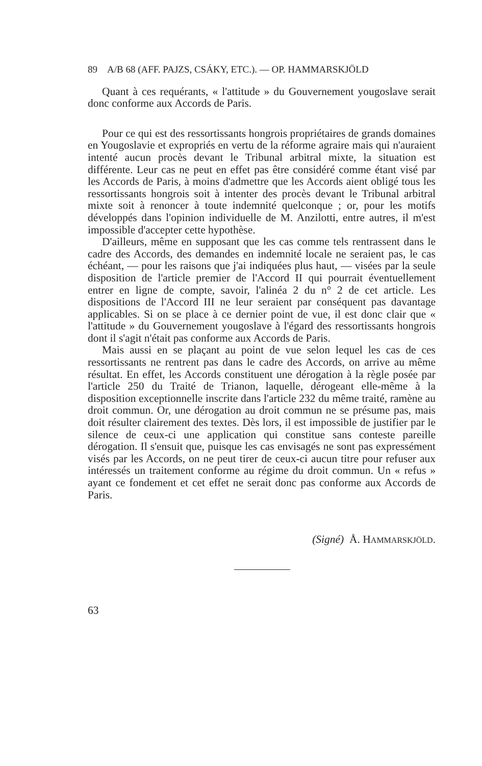89 A/B 68 (AFF. PAJZS, CSÁKY, ETC.). — OP. HAMMARSKJÖLD
Quant à ces requérants, « l'attitude » du Gouvernement yougoslave serait donc conforme aux Accords de Paris.
Pour ce qui est des ressortissants hongrois propriétaires de grands domaines en Yougoslavie et expropriés en vertu de la réforme agraire mais qui n'auraient intenté aucun procès devant le Tribunal arbitral mixte, la situation est différente. Leur cas ne peut en effet pas être considéré comme étant visé par les Accords de Paris, à moins d'admettre que les Accords aient obligé tous les ressortissants hongrois soit à intenter des procès devant le Tribunal arbitral mixte soit à renoncer à toute indemnité quelconque ; or, pour les motifs développés dans l'opinion individuelle de M. Anzilotti, entre autres, il m'est impossible d'accepter cette hypothèse.
D'ailleurs, même en supposant que les cas comme tels rentrassent dans le cadre des Accords, des demandes en indemnité locale ne seraient pas, le cas échéant, — pour les raisons que j'ai indiquées plus haut, — visées par la seule disposition de l'article premier de l'Accord II qui pourrait éventuellement entrer en ligne de compte, savoir, l'alinéa 2 du n° 2 de cet article. Les dispositions de l'Accord III ne leur seraient par conséquent pas davantage applicables. Si on se place à ce dernier point de vue, il est donc clair que « l'attitude » du Gouvernement yougoslave à l'égard des ressortissants hongrois dont il s'agit n'était pas conforme aux Accords de Paris.
Mais aussi en se plaçant au point de vue selon lequel les cas de ces ressortissants ne rentrent pas dans le cadre des Accords, on arrive au même résultat. En effet, les Accords constituent une dérogation à la règle posée par l'article 250 du Traité de Trianon, laquelle, dérogeant elle-même à la disposition exceptionnelle inscrite dans l'article 232 du même traité, ramène au droit commun. Or, une dérogation au droit commun ne se présume pas, mais doit résulter clairement des textes. Dès lors, il est impossible de justifier par le silence de ceux-ci une application qui constitue sans conteste pareille dérogation. Il s'ensuit que, puisque les cas envisagés ne sont pas expressément visés par les Accords, on ne peut tirer de ceux-ci aucun titre pour refuser aux intéressés un traitement conforme au régime du droit commun. Un « refus » ayant ce fondement et cet effet ne serait donc pas conforme aux Accords de Paris.
(Signé) Å. HAMMARSKJÖLD.
63